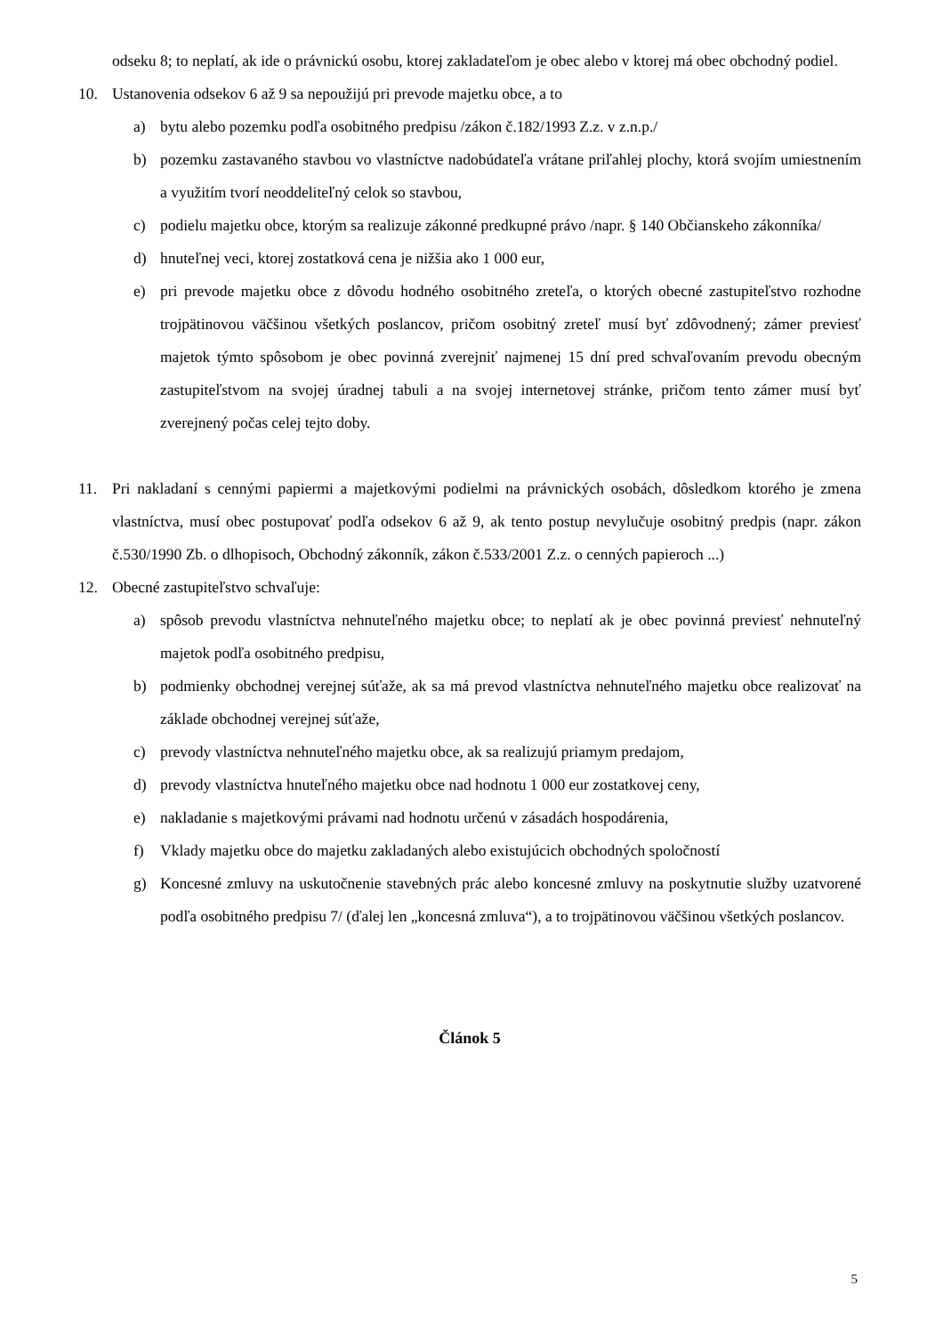odseku 8; to neplatí, ak ide o právnickú osobu, ktorej zakladateľom je obec alebo v ktorej má obec obchodný podiel.
10. Ustanovenia odsekov 6 až 9 sa nepoužijú pri prevode majetku obce, a to
a) bytu alebo pozemku podľa osobitného predpisu /zákon č.182/1993 Z.z. v z.n.p./
b) pozemku zastavaného stavbou vo vlastníctve nadobúdateľa vrátane priľahlej plochy, ktorá svojím umiestnením a využitím tvorí neoddeliteľný celok so stavbou,
c) podielu majetku obce, ktorým sa realizuje zákonné predkupné právo /napr. § 140 Občianskeho zákonníka/
d) hnuteľnej veci, ktorej zostatková cena je nižšia ako 1 000 eur,
e) pri prevode majetku obce z dôvodu hodného osobitného zreteľa, o ktorých obecné zastupiteľstvo rozhodne trojpätinovou väčšinou všetkých poslancov, pričom osobitný zreteľ musí byť zdôvodnený; zámer previesť majetok týmto spôsobom je obec povinná zverejniť najmenej 15 dní pred schvaľovaním prevodu obecným zastupiteľstvom na svojej úradnej tabuli a na svojej internetovej stránke, pričom tento zámer musí byť zverejnený počas celej tejto doby.
11. Pri nakladaní s cennými papiermi a majetkovými podielmi na právnických osobách, dôsledkom ktorého je zmena vlastníctva, musí obec postupovať podľa odsekov 6 až 9, ak tento postup nevylučuje osobitný predpis (napr. zákon č.530/1990 Zb. o dlhopisoch, Obchodný zákonník, zákon č.533/2001 Z.z. o cenných papieroch ...)
12. Obecné zastupiteľstvo schvaľuje:
a) spôsob prevodu vlastníctva nehnuteľného majetku obce; to neplatí ak je obec povinná previesť nehnuteľný majetok podľa osobitného predpisu,
b) podmienky obchodnej verejnej súťaže, ak sa má prevod vlastníctva nehnuteľného majetku obce realizovať na základe obchodnej verejnej súťaže,
c) prevody vlastníctva nehnuteľného majetku obce, ak sa realizujú priamym predajom,
d) prevody vlastníctva hnuteľného majetku obce nad hodnotu 1 000 eur zostatkovej ceny,
e) nakladanie s majetkovými právami nad hodnotu určenú v zásadách hospodárenia,
f) Vklady majetku obce do majetku zakladaných alebo existujúcich obchodných spoločností
g) Koncesné zmluvy na uskutočnenie stavebných prác alebo koncesné zmluvy na poskytnutie služby uzatvorené podľa osobitného predpisu 7/ (ďalej len „koncesná zmluva“), a to trojpätinovou väčšinou všetkých poslancov.
Článok 5
5